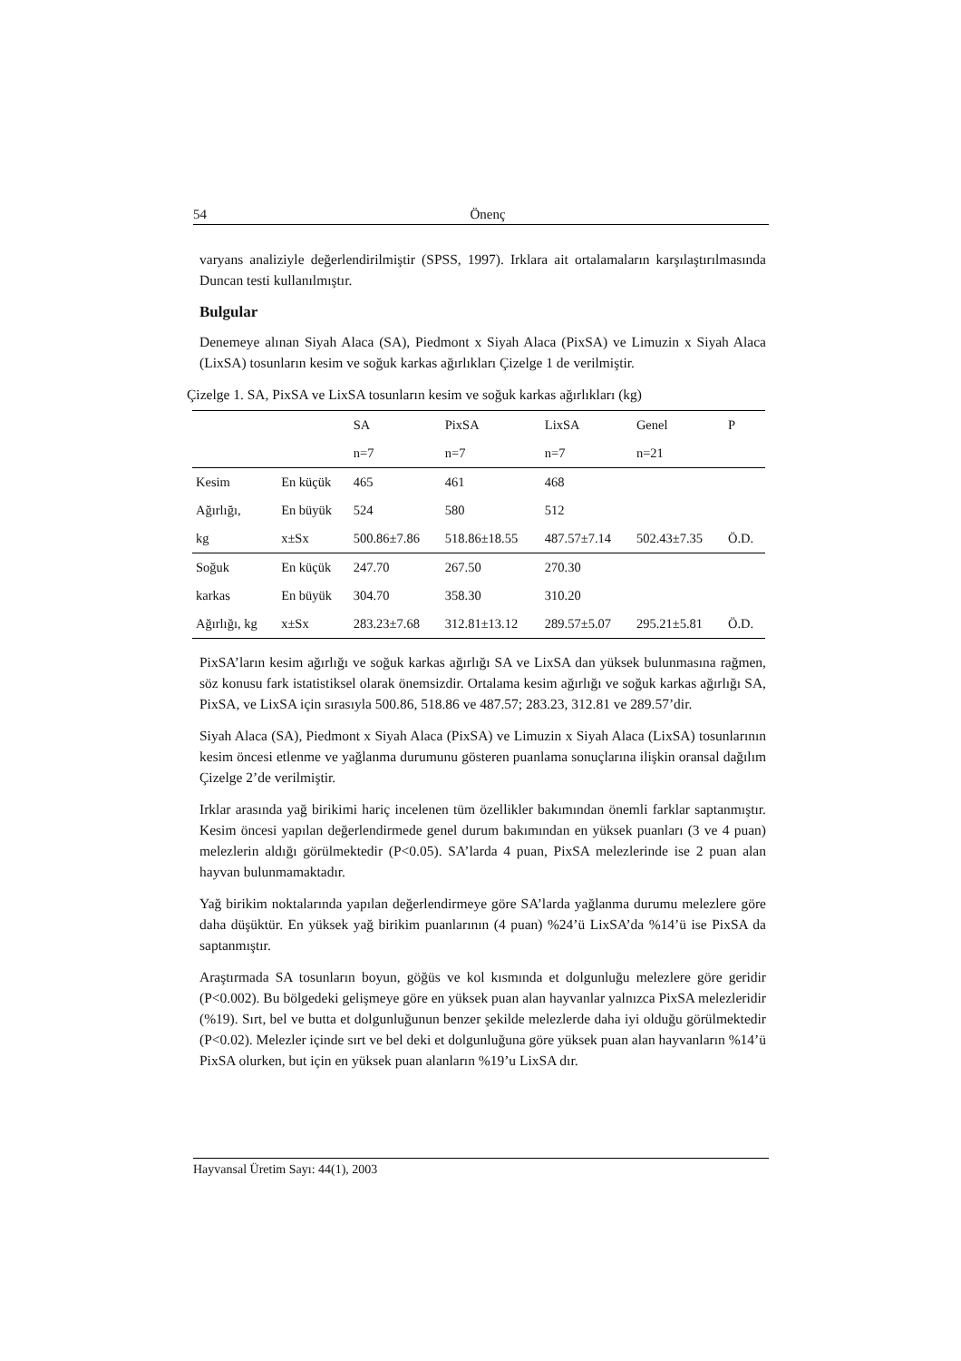54 Önenç
varyans analiziyle değerlendirilmiştir (SPSS, 1997). Irklara ait ortalamaların karşılaştırılmasında Duncan testi kullanılmıştır.
Bulgular
Denemeye alınan Siyah Alaca (SA), Piedmont x Siyah Alaca (PixSA) ve Limuzin x Siyah Alaca (LixSA) tosunların kesim ve soğuk karkas ağırlıkları Çizelge 1 de verilmiştir.
Çizelge 1. SA, PixSA ve LixSA tosunların kesim ve soğuk karkas ağırlıkları (kg)
| | | SA | PixSA | LixSA | Genel | P |
| | | n=7 | n=7 | n=7 | n=21 | |
| Kesim | En küçük | 465 | 461 | 468 | | |
| Ağırlığı, | En büyük | 524 | 580 | 512 | | |
| kg | x±Sx | 500.86±7.86 | 518.86±18.55 | 487.57±7.14 | 502.43±7.35 | Ö.D. |
| Soğuk | En küçük | 247.70 | 267.50 | 270.30 | | |
| karkas | En büyük | 304.70 | 358.30 | 310.20 | | |
| Ağırlığı, kg | x±Sx | 283.23±7.68 | 312.81±13.12 | 289.57±5.07 | 295.21±5.81 | Ö.D. |
PixSA’ların kesim ağırlığı ve soğuk karkas ağırlığı SA ve LixSA dan yüksek bulunmasına rağmen, söz konusu fark istatistiksel olarak önemsizdir. Ortalama kesim ağırlığı ve soğuk karkas ağırlığı SA, PixSA, ve LixSA için sırasıyla 500.86, 518.86 ve 487.57; 283.23, 312.81 ve 289.57’dir.
Siyah Alaca (SA), Piedmont x Siyah Alaca (PixSA) ve Limuzin x Siyah Alaca (LixSA) tosunlarının kesim öncesi etlenme ve yağlanma durumunu gösteren puanlama sonuçlarına ilişkin oransal dağılım Çizelge 2’de verilmiştir.
Irklar arasında yağ birikimi hariç incelenen tüm özellikler bakımından önemli farklar saptanmıştır. Kesim öncesi yapılan değerlendirmede genel durum bakımından en yüksek puanları (3 ve 4 puan) melezlerin aldığı görülmektedir (P<0.05). SA’larda 4 puan, PixSA melezlerinde ise 2 puan alan hayvan bulunmamaktadır.
Yağ birikim noktalarında yapılan değerlendirmeye göre SA’larda yağlanma durumu melezlere göre daha düşüktür. En yüksek yağ birikim puanlarının (4 puan) %24’ü LixSA’da %14’ü ise PixSA da saptanmıştır.
Araştırmada SA tosunların boyun, göğüs ve kol kısmında et dolgunluğu melezlere göre geridir (P<0.002). Bu bölgedeki gelişmeye göre en yüksek puan alan hayvanlar yalnızca PixSA melezleridir (%19). Sırt, bel ve butta et dolgunluğunun benzer şekilde melezlerde daha iyi olduğu görülmektedir (P<0.02). Melezler içinde sırt ve bel deki et dolgunluğuna göre yüksek puan alan hayvanların %14’ü PixSA olurken, but için en yüksek puan alanların %19’u LixSA dır.
Hayvansal Üretim Sayı: 44(1), 2003